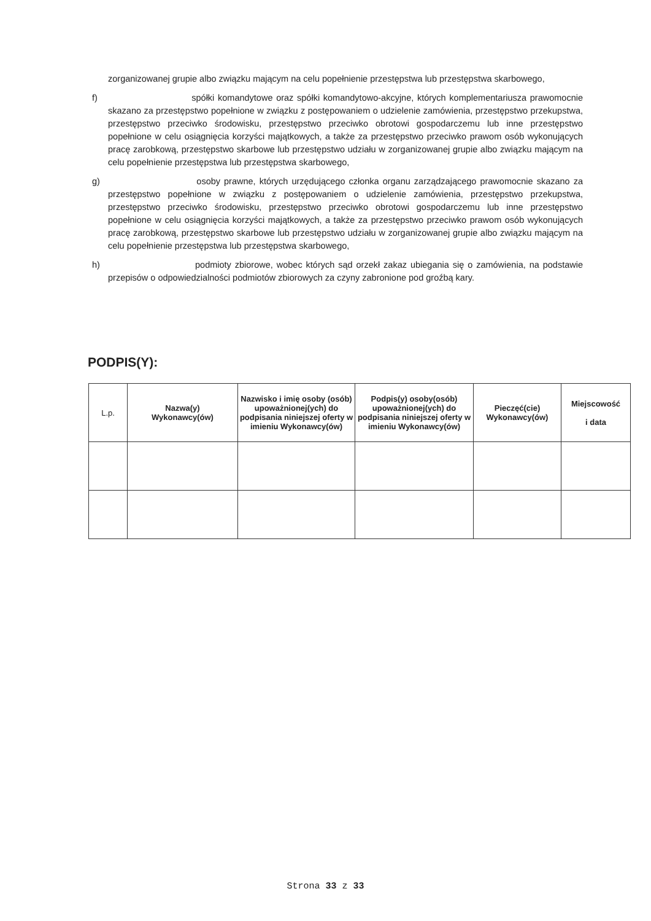zorganizowanej grupie albo związku mającym na celu popełnienie przestępstwa lub przestępstwa skarbowego,
f) spółki komandytowe oraz spółki komandytowo-akcyjne, których komplementariusza prawomocnie skazano za przestępstwo popełnione w związku z postępowaniem o udzielenie zamówienia, przestępstwo przekupstwa, przestępstwo przeciwko środowisku, przestępstwo przeciwko obrotowi gospodarczemu lub inne przestępstwo popełnione w celu osiągnięcia korzyści majątkowych, a także za przestępstwo przeciwko prawom osób wykonujących pracę zarobkową, przestępstwo skarbowe lub przestępstwo udziału w zorganizowanej grupie albo związku mającym na celu popełnienie przestępstwa lub przestępstwa skarbowego,
g) osoby prawne, których urzędującego członka organu zarządzającego prawomocnie skazano za przestępstwo popełnione w związku z postępowaniem o udzielenie zamówienia, przestępstwo przekupstwa, przestępstwo przeciwko środowisku, przestępstwo przeciwko obrotowi gospodarczemu lub inne przestępstwo popełnione w celu osiągnięcia korzyści majątkowych, a także za przestępstwo przeciwko prawom osób wykonujących pracę zarobkową, przestępstwo skarbowe lub przestępstwo udziału w zorganizowanej grupie albo związku mającym na celu popełnienie przestępstwa lub przestępstwa skarbowego,
h) podmioty zbiorowe, wobec których sąd orzekł zakaz ubiegania się o zamówienia, na podstawie przepisów o odpowiedzialności podmiotów zbiorowych za czyny zabronione pod groźbą kary.
PODPIS(Y):
| L.p. | Nazwa(y) Wykonawcy(ów) | Nazwisko i imię osoby (osób) upoważnionej(ych) do podpisania niniejszej oferty w imieniu Wykonawcy(ów) | Podpis(y) osoby(osób) upoważnionej(ych) do podpisania niniejszej oferty w imieniu Wykonawcy(ów) | Pieczęć(cie) Wykonawcy(ów) | Miejscowość i data |
| --- | --- | --- | --- | --- | --- |
Strona 33 z 33